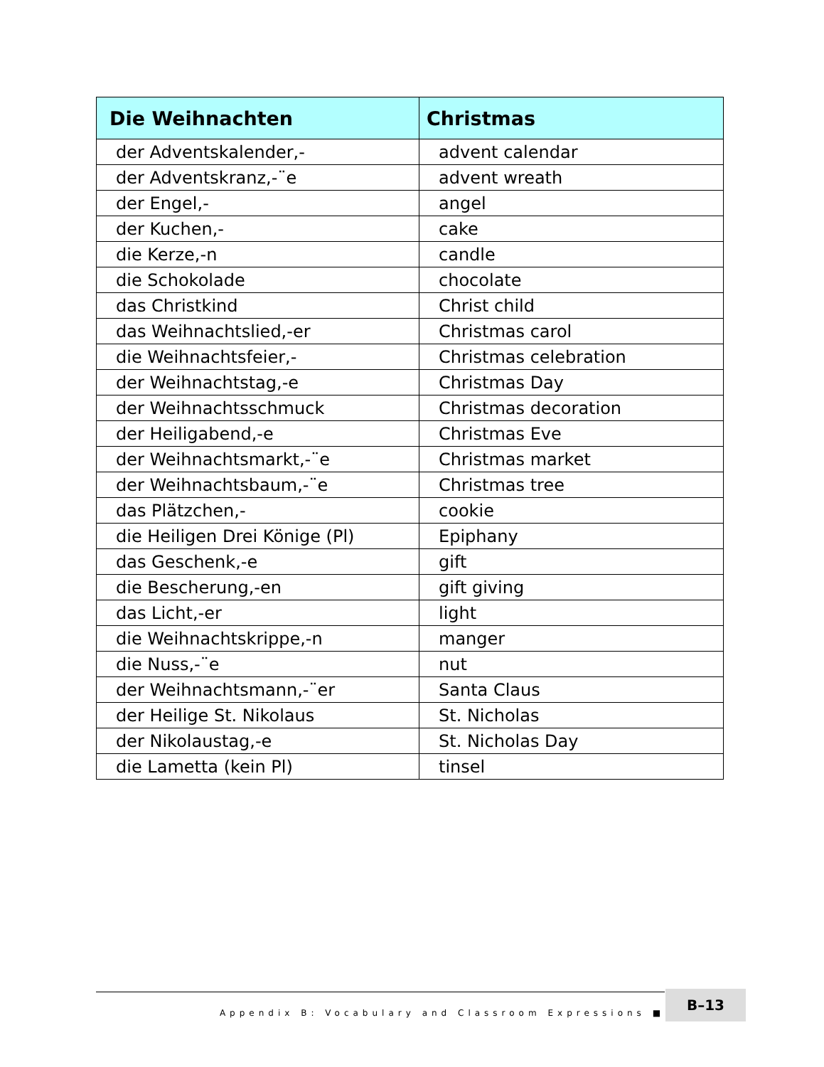| Die Weihnachten | Christmas |
| --- | --- |
| der Adventskalender,- | advent calendar |
| der Adventskranz,-¨e | advent wreath |
| der Engel,- | angel |
| der Kuchen,- | cake |
| die Kerze,-n | candle |
| die Schokolade | chocolate |
| das Christkind | Christ child |
| das Weihnachtslied,-er | Christmas carol |
| die Weihnachtsfeier,- | Christmas celebration |
| der Weihnachtstag,-e | Christmas Day |
| der Weihnachtsschmuck | Christmas decoration |
| der Heiligabend,-e | Christmas Eve |
| der Weihnachtsmarkt,-¨e | Christmas market |
| der Weihnachtsbaum,-¨e | Christmas tree |
| das Plätzchen,- | cookie |
| die Heiligen Drei Könige (Pl) | Epiphany |
| das Geschenk,-e | gift |
| die Bescherung,-en | gift giving |
| das Licht,-er | light |
| die Weihnachtskrippe,-n | manger |
| die Nuss,-¨e | nut |
| der Weihnachtsmann,-¨er | Santa Claus |
| der Heilige St. Nikolaus | St. Nicholas |
| der Nikolaustag,-e | St. Nicholas Day |
| die Lametta (kein Pl) | tinsel |
Appendix B: Vocabulary and Classroom Expressions ■ B–13